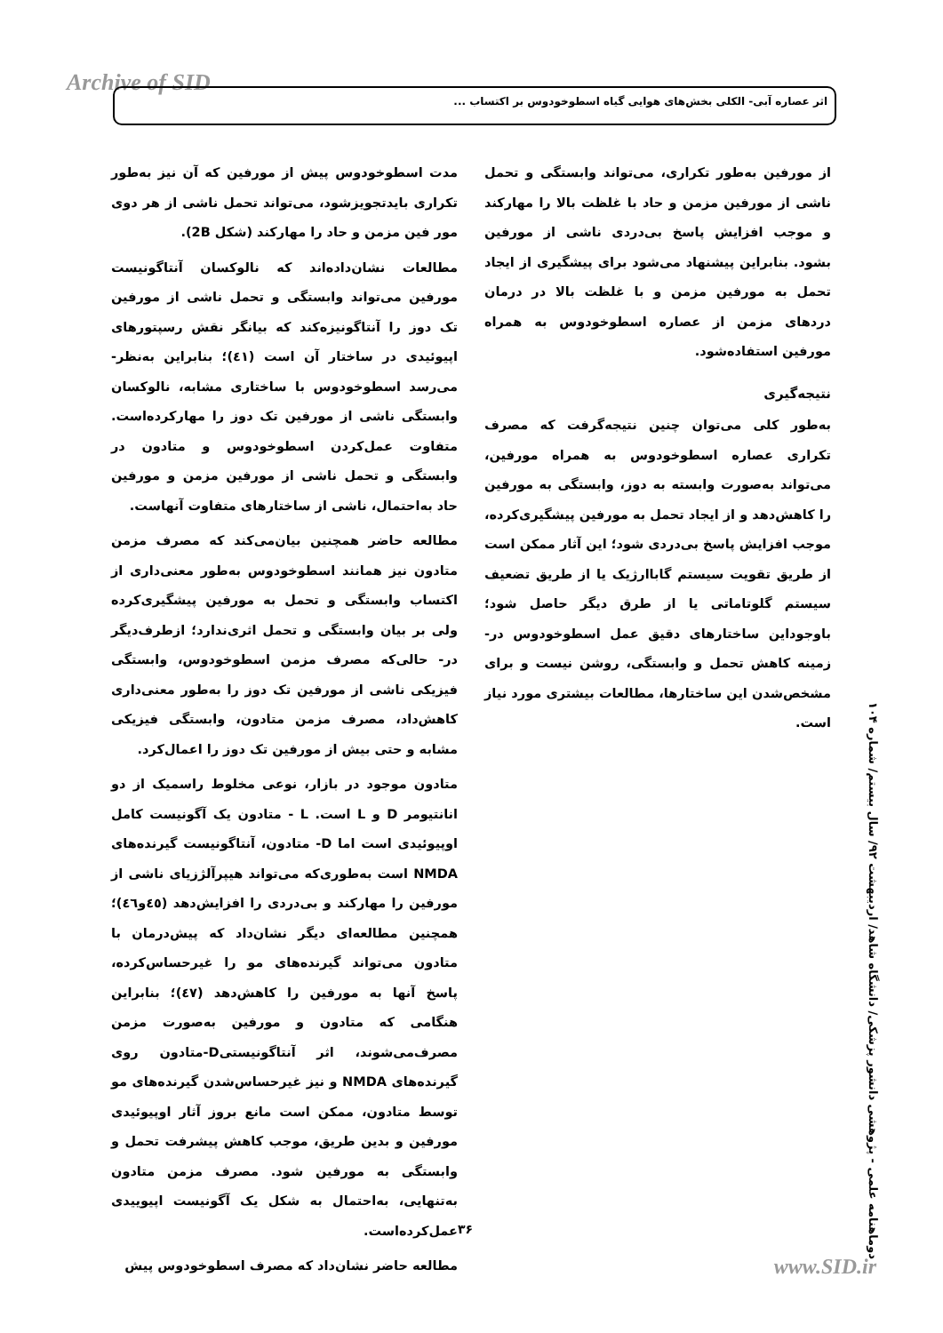Archive of SID
اثر عصاره آبی- الکلی بخش‌های هوایی گیاه اسطوخودوس بر اکتساب ...
مدت اسطوخودوس پیش از مورفین که آن نیز به‌طور تکراری بایدتجویزشود، می‌تواند تحمل ناشی از هر دوی مور فین مزمن و حاد را مهارکند (شکل 2B).
مطالعات نشان‌داده‌اند که نالوکسان آنتاگونیست مورفین می‌تواند وابستگی و تحمل ناشی از مورفین تک دوز را آنتاگونیزه‌کند که بیانگر نقش رسپتورهای اپیوئیدی در ساختار آن است (٤١)؛ بنابراین به‌نظر- می‌رسد اسطوخودوس با ساختاری مشابه، نالوکسان وابستگی ناشی از مورفین تک دوز را مهارکرده‌است. متفاوت عمل‌کردن اسطوخودوس و متادون در وابستگی و تحمل ناشی از مورفین مزمن و مورفین حاد به‌احتمال، ناشی از ساختارهای متفاوت آنهاست.
مطالعه حاضر همچنین بیان‌می‌کند که مصرف مزمن متادون نیز همانند اسطوخودوس به‌طور معنی‌داری از اکتساب وابستگی و تحمل به مورفین پیشگیری‌کرده ولی بر بیان وابستگی و تحمل اثری‌ندارد؛ ازطرف‌دیگر در- حالی‌که مصرف مزمن اسطوخودوس، وابستگی فیزیکی ناشی از مورفین تک دوز را به‌طور معنی‌داری کاهش‌داد، مصرف مزمن متادون، وابستگی فیزیکی مشابه و حتی بیش از مورفین تک دوز را اعمال‌کرد.
متادون موجود در بازار، نوعی مخلوط راسمیک از دو انانتیومر D و L است. L - متادون یک آگونیست کامل اوپیوئیدی است اما D- متادون، آنتاگونیست گیرنده‌های NMDA است به‌طوری‌که می‌تواند هیپرآلژزیای ناشی از مورفین را مهارکند و بی‌دردی را افزایش‌دهد (٤٥و٤٦)؛ همچنین مطالعه‌ای دیگر نشان‌داد که پیش‌درمان با متادون می‌تواند گیرنده‌های مو را غیرحساس‌کرده، پاسخ آنها به مورفین را کاهش‌دهد (٤٧)؛ بنابراین هنگامی که متادون و مورفین به‌صورت مزمن مصرف‌می‌شوند، اثر آنتاگونیستیD-متادون روی گیرنده‌های NMDA و نیز غیرحساس‌شدن گیرنده‌های مو توسط متادون، ممکن است مانع بروز آثار اوپیوئیدی مورفین و بدین طریق، موجب کاهش پیشرفت تحمل و وابستگی به مورفین شود. مصرف مزمن متادون به‌تنهایی، به‌احتمال به شکل یک آگونیست اپیوییدی عمل‌کرده‌است.
مطالعه حاضر نشان‌داد که مصرف اسطوخودوس پیش
از مورفین به‌طور تکراری، می‌تواند وابستگی و تحمل ناشی از مورفین مزمن و حاد با غلظت بالا را مهارکند و موجب افزایش پاسخ بی‌دردی ناشی از مورفین بشود. بنابراین پیشنهاد می‌شود برای پیشگیری از ایجاد تحمل به مورفین مزمن و با غلظت بالا در درمان دردهای مزمن از عصاره اسطوخودوس به همراه مورفین استفاده‌شود.
نتیجه‌گیری
به‌طور کلی می‌توان چنین نتیجه‌گرفت که مصرف تکراری عصاره اسطوخودوس به همراه مورفین، می‌تواند به‌صورت وابسته به دوز، وابستگی به مورفین را کاهش‌دهد و از ایجاد تحمل به مورفین پیشگیری‌کرده، موجب افزایش پاسخ بی‌دردی شود؛ این آثار ممکن است از طریق تقویت سیستم گاباارژیک یا از طریق تضعیف سیستم گلوتاماتی یا از طرق دیگر حاصل شود؛ باوجوداین ساختارهای دقیق عمل اسطوخودوس در- زمینه کاهش تحمل و وابستگی، روشن نیست و برای مشخص‌شدن این ساختارها، مطالعات بیشتری مورد نیاز است.
دوماهنامه علمی - پژوهشی دانشور پزشکی/ دانشگاه شاهد/ اردیبهشت ۹۲/ سال بیستم/ شماره ۱۰۴
۳۶
www.SID.ir